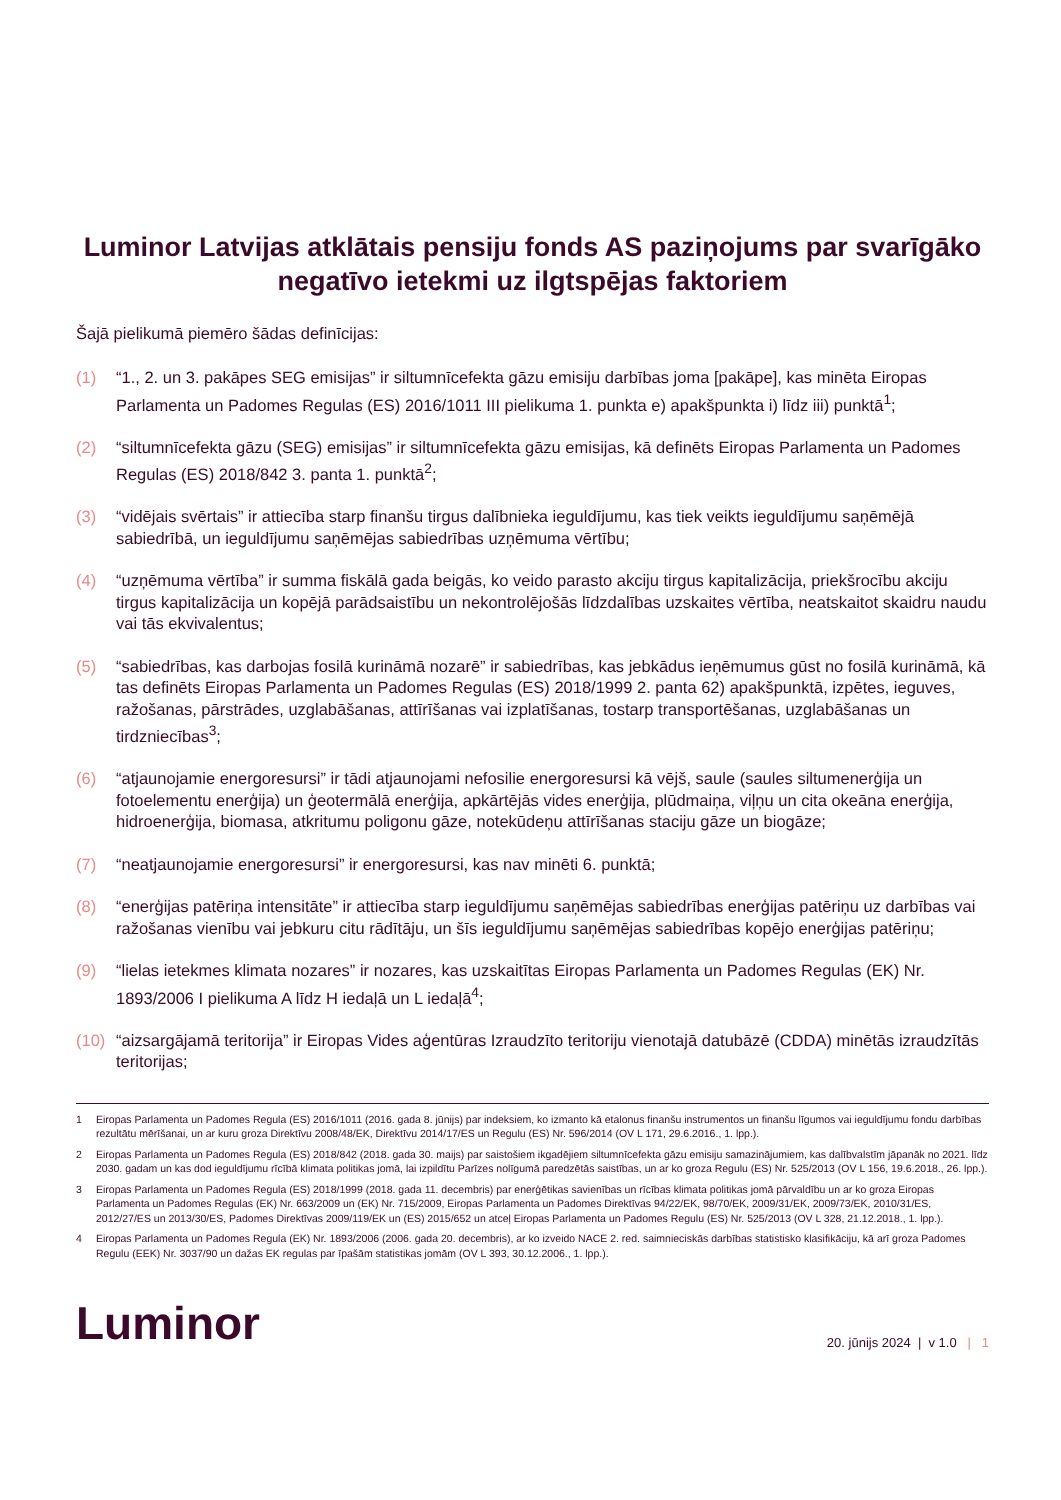Luminor Latvijas atklātais pensiju fonds AS paziņojums par svarīgāko negatīvo ietekmi uz ilgtspējas faktoriem
Šajā pielikumā piemēro šādas definīcijas:
(1) “1., 2. un 3. pakāpes SEG emisijas” ir siltumnīcefekta gāzu emisiju darbības joma [pakāpe], kas minēta Eiropas Parlamenta un Padomes Regulas (ES) 2016/1011 III pielikuma 1. punkta e) apakšpunkta i) līdz iii) punktā<sup>1</sup>;
(2) “siltumnīcefekta gāzu (SEG) emisijas” ir siltumnīcefekta gāzu emisijas, kā definēts Eiropas Parlamenta un Padomes Regulas (ES) 2018/842 3. panta 1. punktā<sup>2</sup>;
(3) “vidējais svērtais” ir attiecība starp finanšu tirgus dalībnieka ieguldījumu, kas tiek veikts ieguldījumu saņēmējā sabiedrībā, un ieguldījumu saņēmējas sabiedrības uzņēmuma vērtību;
(4) “uzņēmuma vērtība” ir summa fiskālā gada beigās, ko veido parasto akciju tirgus kapitalizācija, priekšrocību akciju tirgus kapitalizācija un kopējā parādsaistību un nekontrolējošās līdzdalības uzskaites vērtība, neatskaitot skaidru naudu vai tās ekvivalentus;
(5) “sabiedrības, kas darbojas fosilā kurināmā nozarē” ir sabiedrības, kas jebkādus ieņēmumus gūst no fosilā kurināmā, kā tas definēts Eiropas Parlamenta un Padomes Regulas (ES) 2018/1999 2. panta 62) apakšpunktā, izpētes, ieguves, ražošanas, pārstrādes, uzglabāšanas, attīrīšanas vai izplatīšanas, tostarp transportēšanas, uzglabāšanas un tirdzniecības<sup>3</sup>;
(6) “atjaunojamie energoresursi” ir tādi atjaunojami nefosilie energoresursi kā vējš, saule (saules siltumenerģija un fotoelementu enerģija) un ģeotermālā enerģija, apkārtējās vides enerģija, plūdmaiņa, viļņu un cita okeāna enerģija, hidroenerģija, biomasa, atkritumu poligonu gāze, notekūdeņu attīrīšanas staciju gāze un biogāze;
(7) “neatjaunojamie energoresursi” ir energoresursi, kas nav minēti 6. punktā;
(8) “enerģijas patēriņa intensitāte” ir attiecība starp ieguldījumu saņēmējas sabiedrības enerģijas patēriņu uz darbības vai ražošanas vienību vai jebkuru citu rādītāju, un šīs ieguldījumu saņēmējas sabiedrības kopējo enerģijas patēriņu;
(9) “lielas ietekmes klimata nozares” ir nozares, kas uzskaitītas Eiropas Parlamenta un Padomes Regulas (EK) Nr. 1893/2006 I pielikuma A līdz H iedaļā un L iedaļā<sup>4</sup>;
(10) “aizsargājamā teritorija” ir Eiropas Vides aģentūras Izraudzīto teritoriju vienotajā datubāzē (CDDA) minētās izraudzītās teritorijas;
1 Eiropas Parlamenta un Padomes Regula (ES) 2016/1011 (2016. gada 8. jūnijs) par indeksiem, ko izmanto kā etalonus finanšu instrumentos un finanšu līgumos vai ieguldījumu fondu darbības rezultātu mērīšanai, un ar kuru groza Direktīvu 2008/48/EK, Direktīvu 2014/17/ES un Regulu (ES) Nr. 596/2014 (OV L 171, 29.6.2016., 1. lpp.).
2 Eiropas Parlamenta un Padomes Regula (ES) 2018/842 (2018. gada 30. maijs) par saistošiem ikgadējiem siltumnīcefekta gāzu emisiju samazinājumiem, kas dalībvalstīm jāpanāk no 2021. līdz 2030. gadam un kas dod ieguldījumu rīcībā klimata politikas jomā, lai izpildītu Parīzes nolīgumā paredzētās saistības, un ar ko groza Regulu (ES) Nr. 525/2013 (OV L 156, 19.6.2018., 26. lpp.).
3 Eiropas Parlamenta un Padomes Regula (ES) 2018/1999 (2018. gada 11. decembris) par enerģētikas savienības un rīcības klimata politikas jomā pārvaldību un ar ko groza Eiropas Parlamenta un Padomes Regulas (EK) Nr. 663/2009 un (EK) Nr. 715/2009, Eiropas Parlamenta un Padomes Direktīvas 94/22/EK, 98/70/EK, 2009/31/EK, 2009/73/EK, 2010/31/ES, 2012/27/ES un 2013/30/ES, Padomes Direktīvas 2009/119/EK un (ES) 2015/652 un atceļ Eiropas Parlamenta un Padomes Regulu (ES) Nr. 525/2013 (OV L 328, 21.12.2018., 1. lpp.).
4 Eiropas Parlamenta un Padomes Regula (EK) Nr. 1893/2006 (2006. gada 20. decembris), ar ko izveido NACE 2. red. saimnieciskās darbības statistisko klasifikāciju, kā arī groza Padomes Regulu (EEK) Nr. 3037/90 un dažas EK regulas par īpašām statistikas jomām (OV L 393, 30.12.2006., 1. lpp.).
Luminor
20. jūnijs 2024 | v 1.0 | 1